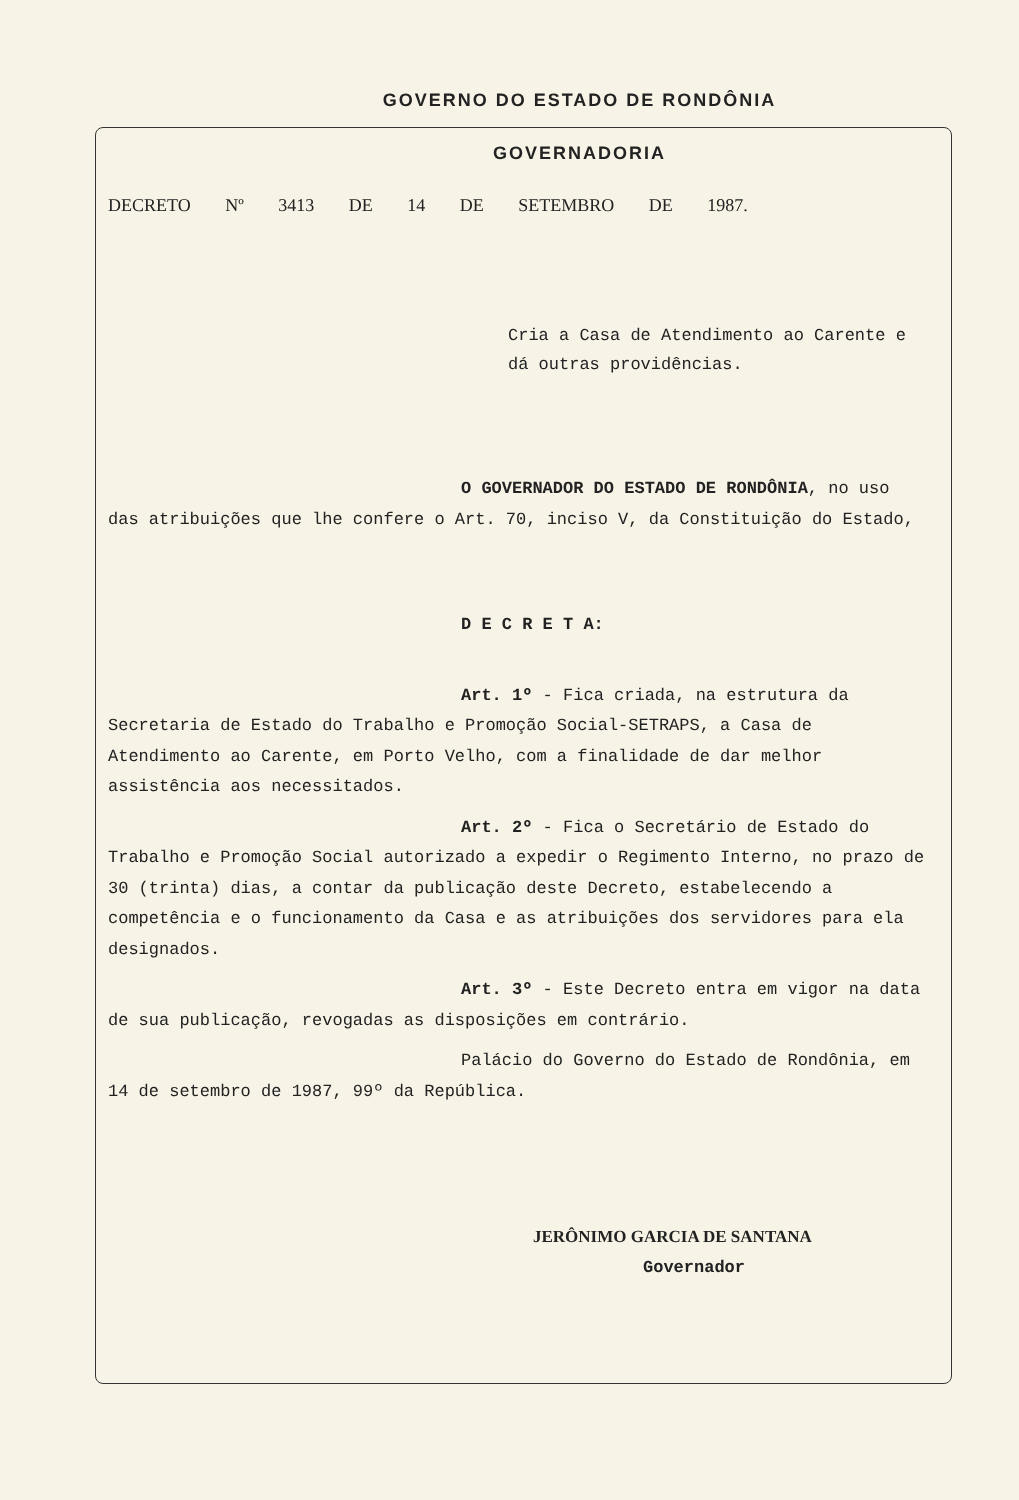GOVERNO DO ESTADO DE RONDÔNIA
GOVERNADORIA
DECRETO Nº 3413 DE 14 DE SETEMBRO DE 1987.
Cria a Casa de Atendimento ao Carente e dá outras providências.
O GOVERNADOR DO ESTADO DE RONDÔNIA, no uso das atribuições que lhe confere o Art. 70, inciso V, da Constituição do Estado,
D E C R E T A:
Art. 1º - Fica criada, na estrutura da Secretaria de Estado do Trabalho e Promoção Social-SETRAPS, a Casa de Atendimento ao Carente, em Porto Velho, com a finalidade de dar melhor assistência aos necessitados.
Art. 2º - Fica o Secretário de Estado do Trabalho e Promoção Social autorizado a expedir o Regimento Interno, no prazo de 30 (trinta) dias, a contar da publicação deste Decreto, estabelecendo a competência e o funcionamento da Casa e as atribuições dos servidores para ela designados.
Art. 3º - Este Decreto entra em vigor na data de sua publicação, revogadas as disposições em contrário.
Palácio do Governo do Estado de Rondônia, em 14 de setembro de 1987, 99º da República.
JERÔNIMO GARCIA DE SANTANA
Governador